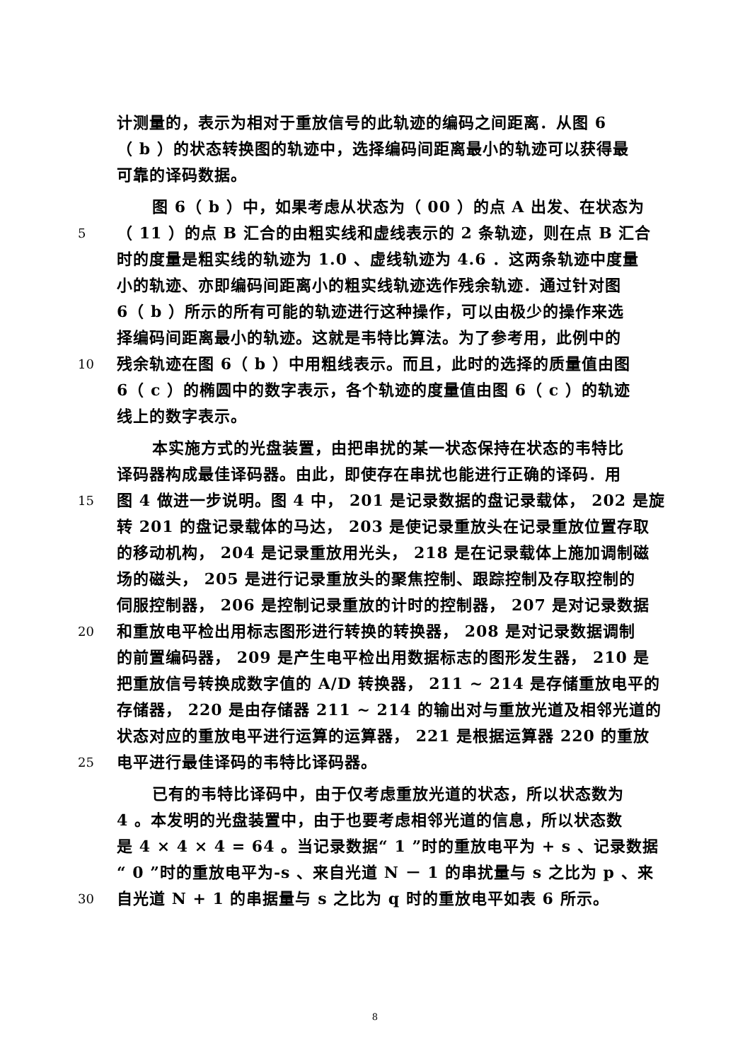计测量的，表示为相对于重放信号的此轨迹的编码之间距离．从图 6
（ b ）的状态转换图的轨迹中，选择编码间距离最小的轨迹可以获得最
可靠的译码数据。
图 6（ b ）中，如果考虑从状态为（ 00 ）的点 A 出发、在状态为
5 （ 11 ）的点 B 汇合的由粗实线和虚线表示的 2 条轨迹，则在点 B 汇合
时的度量是粗实线的轨迹为 1.0 、虚线轨迹为 4.6 ．这两条轨迹中度量
小的轨迹、亦即编码间距离小的粗实线轨迹选作残余轨迹．通过针对图
6（ b ）所示的所有可能的轨迹进行这种操作，可以由极少的操作来选
择编码间距离最小的轨迹。这就是韦特比算法。为了参考用，此例中的
10 残余轨迹在图 6（ b ）中用粗线表示。而且，此时的选择的质量值由图
6（ c ）的椭圆中的数字表示，各个轨迹的度量值由图 6（ c ）的轨迹
线上的数字表示。
本实施方式的光盘装置，由把串扰的某一状态保持在状态的韦特比
译码器构成最佳译码器。由此，即使存在串扰也能进行正确的译码．用
15 图 4 做进一步说明。图 4 中， 201 是记录数据的盘记录载体， 202 是旋
转 201 的盘记录载体的马达， 203 是使记录重放头在记录重放位置存取
的移动机构， 204 是记录重放用光头， 218 是在记录载体上施加调制磁
场的磁头， 205 是进行记录重放头的聚焦控制、跟踪控制及存取控制的
伺服控制器， 206 是控制记录重放的计时的控制器， 207 是对记录数据
20 和重放电平检出用标志图形进行转换的转换器， 208 是对记录数据调制
的前置编码器， 209 是产生电平检出用数据标志的图形发生器， 210 是
把重放信号转换成数字值的 A/D 转换器， 211 ~ 214 是存储重放电平的
存储器， 220 是由存储器 211 ~ 214 的输出对与重放光道及相邻光道的
状态对应的重放电平进行运算的运算器， 221 是根据运算器 220 的重放
25 电平进行最佳译码的韦特比译码器。
已有的韦特比译码中，由于仅考虑重放光道的状态，所以状态数为
4 。本发明的光盘装置中，由于也要考虑相邻光道的信息，所以状态数
是 4 × 4 × 4 = 64 。当记录数据“ 1 ”时的重放电平为 + s 、记录数据
“ 0 ”时的重放电平为-s 、来自光道 N － 1 的串扰量与 s 之比为 p 、来
30 自光道 N + 1 的串据量与 s 之比为 q 时的重放电平如表 6 所示。
8